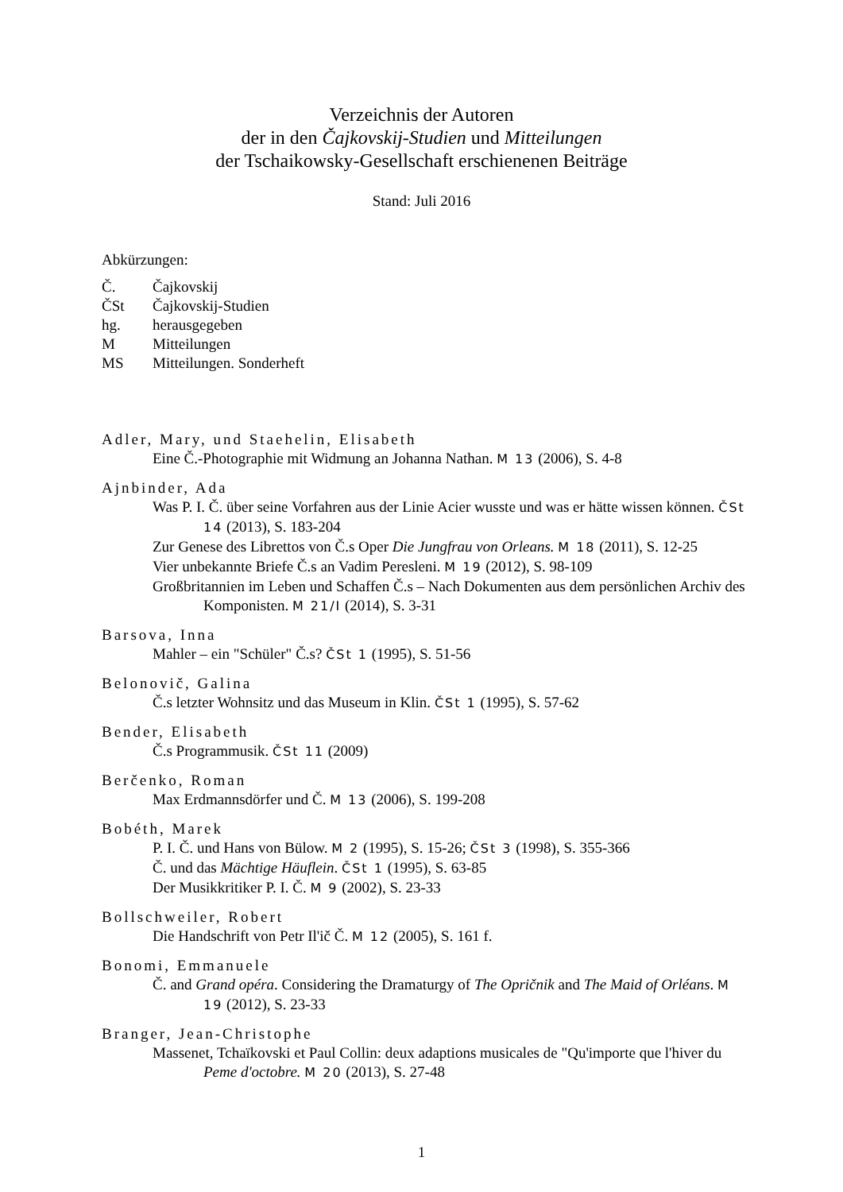Verzeichnis der Autoren
der in den Čajkovskij-Studien und Mitteilungen
der Tschaikowsky-Gesellschaft erschienenen Beiträge
Stand: Juli 2016
Abkürzungen:
| Č. | Čajkovskij |
| ČSt | Čajkovskij-Studien |
| hg. | herausgegeben |
| M | Mitteilungen |
| MS | Mitteilungen. Sonderheft |
Adler, Mary, und Staehelin, Elisabeth
Eine Č.-Photographie mit Widmung an Johanna Nathan. M 13 (2006), S. 4-8
Ajnbinder, Ada
Was P. I. Č. über seine Vorfahren aus der Linie Acier wusste und was er hätte wissen können. ČSt 14 (2013), S. 183-204
Zur Genese des Librettos von Č.s Oper Die Jungfrau von Orleans. M 18 (2011), S. 12-25
Vier unbekannte Briefe Č.s an Vadim Peresleni. M 19 (2012), S. 98-109
Großbritannien im Leben und Schaffen Č.s – Nach Dokumenten aus dem persönlichen Archiv des Komponisten. M 21/I (2014), S. 3-31
Barsova, Inna
Mahler – ein "Schüler" Č.s? ČSt 1 (1995), S. 51-56
Belonovič, Galina
Č.s letzter Wohnsitz und das Museum in Klin. ČSt 1 (1995), S. 57-62
Bender, Elisabeth
Č.s Programmusik. ČSt 11 (2009)
Berčenko, Roman
Max Erdmannsdörfer und Č. M 13 (2006), S. 199-208
Bobéth, Marek
P. I. Č. und Hans von Bülow. M 2 (1995), S. 15-26; ČSt 3 (1998), S. 355-366
Č. und das Mächtige Häuflein. ČSt 1 (1995), S. 63-85
Der Musikkritiker P. I. Č. M 9 (2002), S. 23-33
Bollschweiler, Robert
Die Handschrift von Petr Il'ič Č. M 12 (2005), S. 161 f.
Bonomi, Emmanuele
Č. and Grand opéra. Considering the Dramaturgy of The Opričnik and The Maid of Orléans. M 19 (2012), S. 23-33
Branger, Jean-Christophe
Massenet, Tchaïkovski et Paul Collin: deux adaptions musicales de "Qu'importe que l'hiver du Peme d'octobre. M 20 (2013), S. 27-48
1